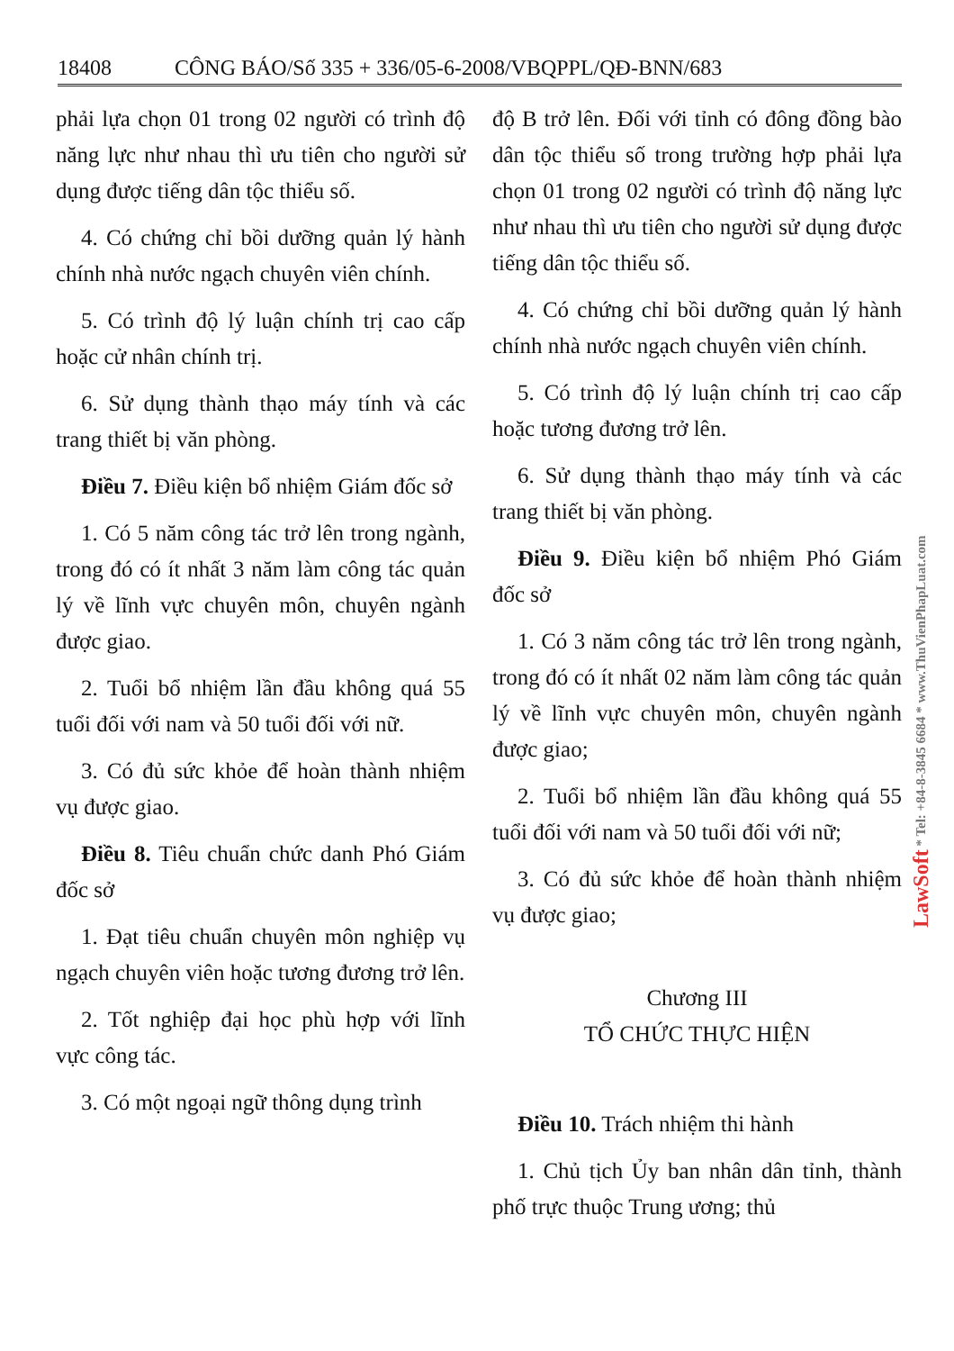18408 CÔNG BÁO/Số 335 + 336/05-6-2008/VBQPPL/QĐ-BNN/683
phải lựa chọn 01 trong 02 người có trình độ năng lực như nhau thì ưu tiên cho người sử dụng được tiếng dân tộc thiểu số.
4. Có chứng chỉ bồi dưỡng quản lý hành chính nhà nước ngạch chuyên viên chính.
5. Có trình độ lý luận chính trị cao cấp hoặc cử nhân chính trị.
6. Sử dụng thành thạo máy tính và các trang thiết bị văn phòng.
Điều 7. Điều kiện bổ nhiệm Giám đốc sở
1. Có 5 năm công tác trở lên trong ngành, trong đó có ít nhất 3 năm làm công tác quản lý về lĩnh vực chuyên môn, chuyên ngành được giao.
2. Tuổi bổ nhiệm lần đầu không quá 55 tuổi đối với nam và 50 tuổi đối với nữ.
3. Có đủ sức khỏe để hoàn thành nhiệm vụ được giao.
Điều 8. Tiêu chuẩn chức danh Phó Giám đốc sở
1. Đạt tiêu chuẩn chuyên môn nghiệp vụ ngạch chuyên viên hoặc tương đương trở lên.
2. Tốt nghiệp đại học phù hợp với lĩnh vực công tác.
3. Có một ngoại ngữ thông dụng trình
độ B trở lên. Đối với tỉnh có đông đồng bào dân tộc thiểu số trong trường hợp phải lựa chọn 01 trong 02 người có trình độ năng lực như nhau thì ưu tiên cho người sử dụng được tiếng dân tộc thiểu số.
4. Có chứng chỉ bồi dưỡng quản lý hành chính nhà nước ngạch chuyên viên chính.
5. Có trình độ lý luận chính trị cao cấp hoặc tương đương trở lên.
6. Sử dụng thành thạo máy tính và các trang thiết bị văn phòng.
Điều 9. Điều kiện bổ nhiệm Phó Giám đốc sở
1. Có 3 năm công tác trở lên trong ngành, trong đó có ít nhất 02 năm làm công tác quản lý về lĩnh vực chuyên môn, chuyên ngành được giao;
2. Tuổi bổ nhiệm lần đầu không quá 55 tuổi đối với nam và 50 tuổi đối với nữ;
3. Có đủ sức khỏe để hoàn thành nhiệm vụ được giao;
Chương III
TỔ CHỨC THỰC HIỆN
Điều 10. Trách nhiệm thi hành
1. Chủ tịch Ủy ban nhân dân tỉnh, thành phố trực thuộc Trung ương; thủ
LawSoft * Tel: +84-8-3845 6684 * www.ThuVienPhapLuat.com